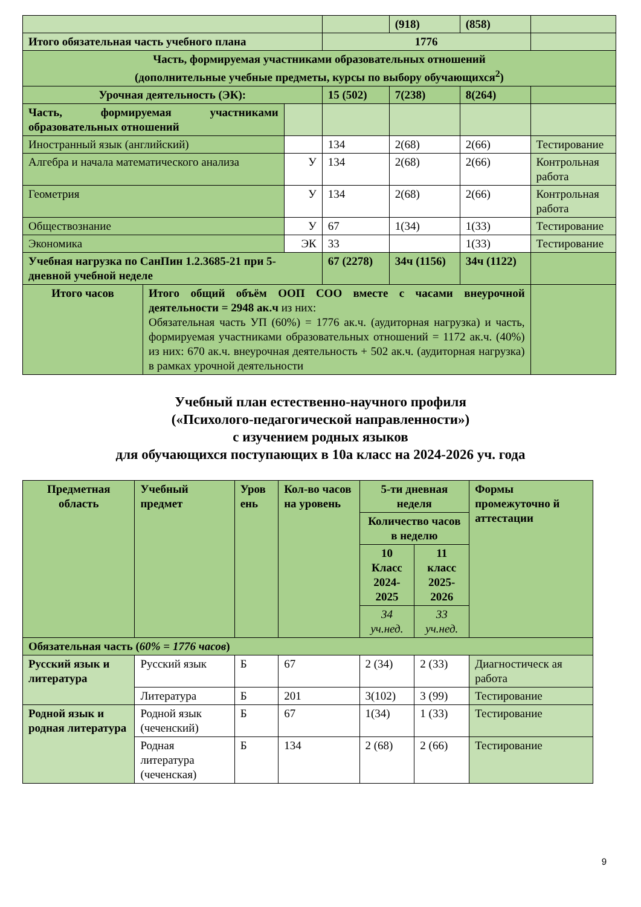| | | | | (918) | (858) | |
| Итого обязательная часть учебного плана | | | 1776 | | | |
| Часть, формируемая участниками образовательных отношений (дополнительные учебные предметы, курсы по выбору обучающихся<sup>2</sup>) | | | | | | |
| Урочная деятельность (ЭК): | | | 15 (502) | 7(238) | 8(264) | |
| Часть, формируемая участниками образовательных отношений | | | | | | |
| Иностранный язык (английский) | | | 134 | 2(68) | 2(66) | Тестирование |
| Алгебра и начала математического анализа | | У | 134 | 2(68) | 2(66) | Контрольная работа |
| Геометрия | | У | 134 | 2(68) | 2(66) | Контрольная работа |
| Обществознание | | У | 67 | 1(34) | 1(33) | Тестирование |
| Экономика | | ЭК | 33 | | 1(33) | Тестирование |
| Учебная нагрузка по СанПин 1.2.3685-21 при 5-дневной учебной неделе | | | 67 (2278) | 34ч (1156) | 34ч (1122) | |
| Итого часов | Итого общий объём ООП СОО вместе с часами внеурочной деятельности = 2948 ак.ч из них: Обязательная часть УП (60%) = 1776 ак.ч. (аудиторная нагрузка) и часть, формируемая участниками образовательных отношений = 1172 ак.ч. (40%) из них: 670 ак.ч. внеурочная деятельность + 502 ак.ч. (аудиторная нагрузка) в рамках урочной деятельности | | | | | |
Учебный план естественно-научного профиля
(«Психолого-педагогической направленности»)
с изучением родных языков
для обучающихся поступающих в 10а класс на 2024-2026 уч. года
| Предметная область | Учебный предмет | Уров ень | Кол-во часов на уровень | 5-ти дневная неделя | | Формы промежуточно й аттестации |
| --- | --- | --- | --- | --- | --- | --- |
| | | | | Количество часов в неделю | | |
| | | | | 10 Класс 2024- 2025 | 11 класс 2025- 2026 | |
| | | | | 34 уч.нед. | 33 уч.нед. | |
| Обязательная часть ( 60% = 1776 часов ) | | | | | | |
| Русский язык и литература | Русский язык | Б | 67 | 2 (34) | 2 (33) | Диагностическ ая работа |
| | Литература | Б | 201 | 3(102) | 3 (99) | Тестирование |
| Родной язык и родная литература | Родной язык (чеченский) | Б | 67 | 1(34) | 1 (33) | Тестирование |
| | Родная литература (чеченская) | Б | 134 | 2 (68) | 2 (66) | Тестирование |
9